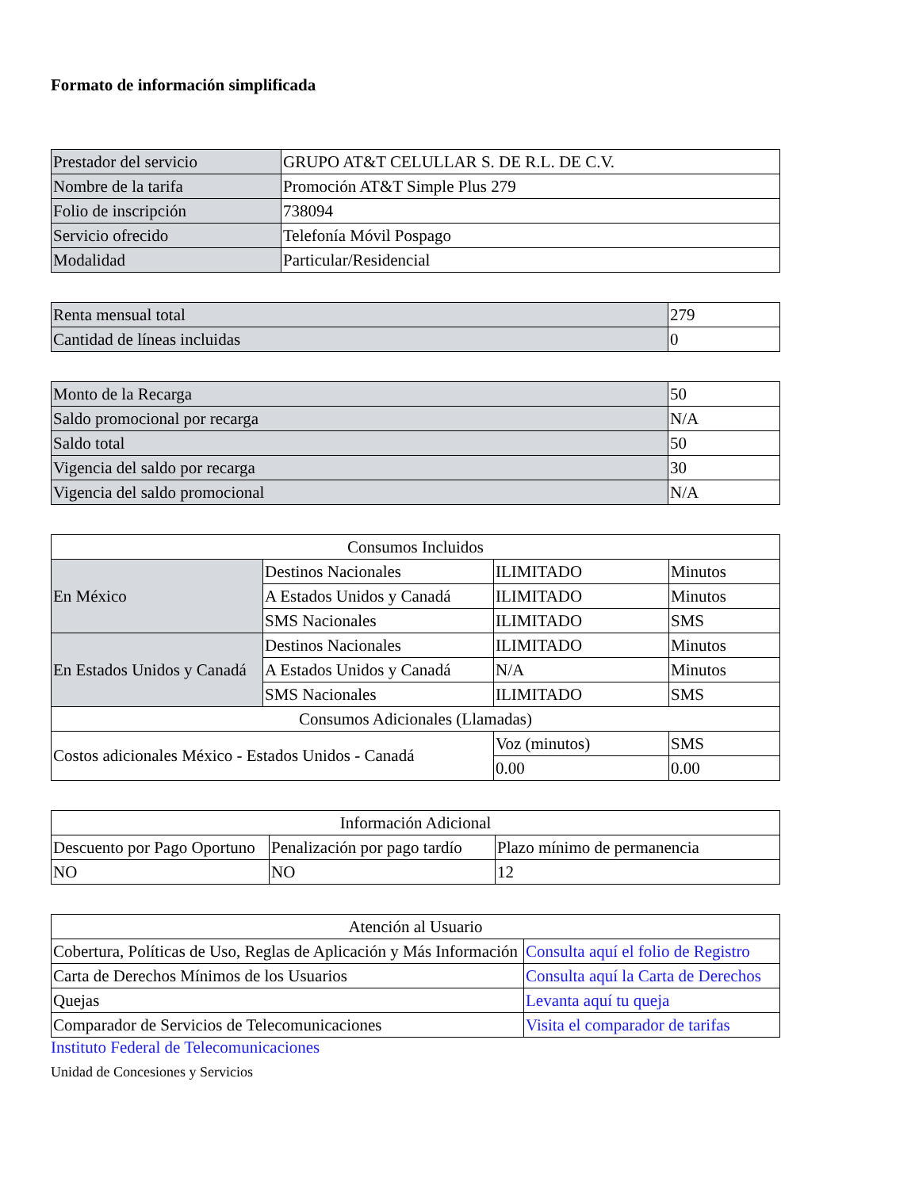Formato de información simplificada
| Prestador del servicio | GRUPO AT&T CELULLAR S. DE R.L. DE C.V. |
| Nombre de la tarifa | Promoción AT&T Simple Plus 279 |
| Folio de inscripción | 738094 |
| Servicio ofrecido | Telefonía Móvil Pospago |
| Modalidad | Particular/Residencial |
| Renta mensual total | 279 |
| Cantidad de líneas incluidas | 0 |
| Monto de la Recarga | 50 |
| Saldo promocional por recarga | N/A |
| Saldo total | 50 |
| Vigencia del saldo por recarga | 30 |
| Vigencia del saldo promocional | N/A |
| Consumos Incluidos | | | |
| --- | --- | --- | --- |
| En México | Destinos Nacionales | ILIMITADO | Minutos |
| | A Estados Unidos y Canadá | ILIMITADO | Minutos |
| | SMS Nacionales | ILIMITADO | SMS |
| En Estados Unidos y Canadá | Destinos Nacionales | ILIMITADO | Minutos |
| | A Estados Unidos y Canadá | N/A | Minutos |
| | SMS Nacionales | ILIMITADO | SMS |
| Consumos Adicionales (Llamadas) | | | |
| Costos adicionales México - Estados Unidos - Canadá | | Voz (minutos) | SMS |
| | | 0.00 | 0.00 |
| Información Adicional | | |
| --- | --- | --- |
| Descuento por Pago Oportuno | Penalización por pago tardío | Plazo mínimo de permanencia |
| NO | NO | 12 |
| Atención al Usuario | |
| --- | --- |
| Cobertura, Políticas de Uso, Reglas de Aplicación y Más Información | Consulta aquí el folio de Registro |
| Carta de Derechos Mínimos de los Usuarios | Consulta aquí la Carta de Derechos |
| Quejas | Levanta aquí tu queja |
| Comparador de Servicios de Telecomunicaciones | Visita el comparador de tarifas |
Instituto Federal de Telecomunicaciones
Unidad de Concesiones y Servicios